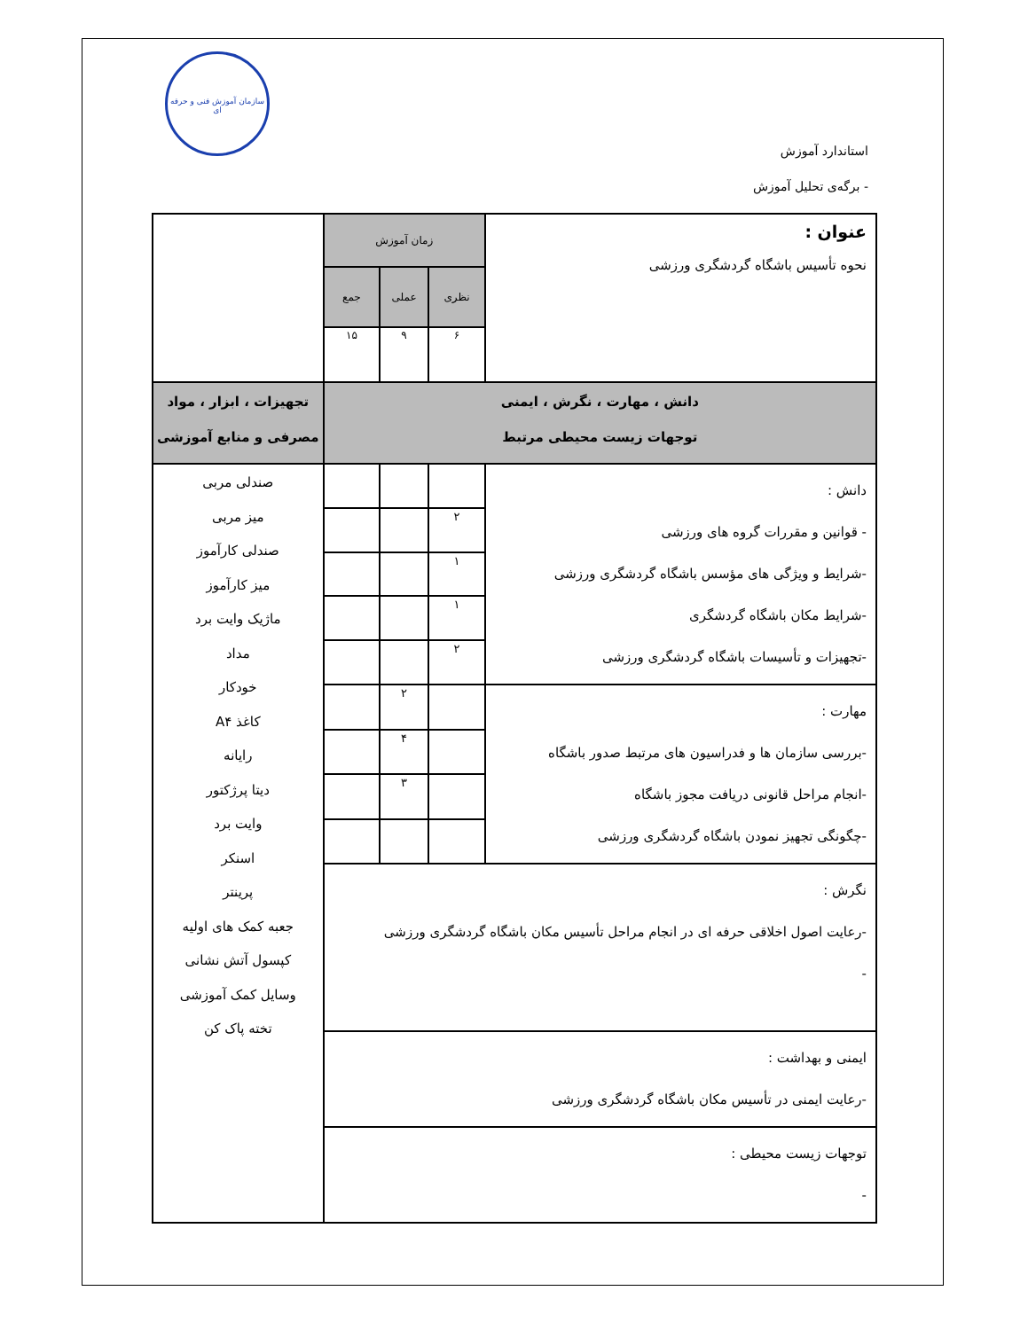سازمان آموزش فنی و حرفه ای
استاندارد آموزش
- برگه‌ی تحلیل آموزش
| عنوان : نحوه تأسیس باشگاه گردشگری ورزشی | زمان آموزش | | | |
| | نظری | عملی | جمع | |
| | ۶ | ۹ | ۱۵ | |
| دانش ، مهارت ، نگرش ، ایمنی توجهات زیست محیطی مرتبط | | | | تجهیزات ، ابزار ، مواد مصرفی و منابع آموزشی |
| دانش : - قوانین و مقررات گروه های ورزشی -شرایط و ویژگی های مؤسس باشگاه گردشگری ورزشی -شرایط مکان باشگاه گردشگری -تجهیزات و تأسیسات باشگاه گردشگری ورزشی | | | | صندلی مربی میز مربی صندلی کارآموز میز کارآموز ماژیک وایت برد مداد خودکار کاغذ A۴ رایانه دیتا پرژکتور وایت برد اسنکر پرینتر جعبه کمک های اولیه کپسول آتش نشانی وسایل کمک آموزشی تخته پاک کن |
| | ۲ | | | |
| | ۱ | | | |
| | ۱ | | | |
| | ۲ | | | |
| مهارت : -بررسی سازمان ها و فدراسیون های مرتبط صدور باشگاه -انجام مراحل قانونی دریافت مجوز باشگاه -چگونگی تجهیز نمودن باشگاه گردشگری ورزشی | | ۲ | | |
| | | ۴ | | |
| | | ۳ | | |
| نگرش : -رعایت اصول اخلاقی حرفه ای در انجام مراحل تأسیس مکان باشگاه گردشگری ورزشی - | | | | |
| ایمنی و بهداشت : -رعایت ایمنی در تأسیس مکان باشگاه گردشگری ورزشی | | | | |
| توجهات زیست محیطی : - | | | | |